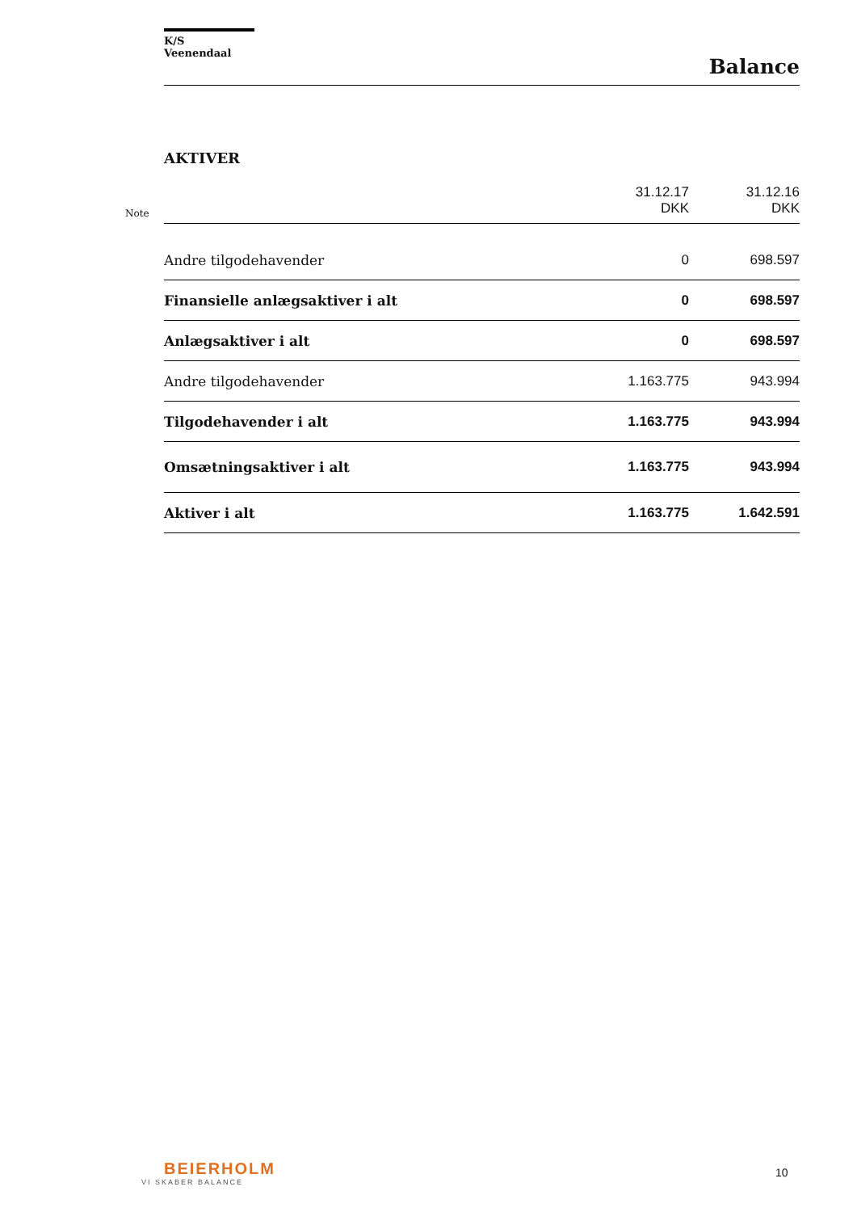K/S Veenendaal
Balance
AKTIVER
| Note | | 31.12.17 DKK | 31.12.16 DKK |
| --- | --- | --- | --- |
| | Andre tilgodehavender | 0 | 698.597 |
| | Finansielle anlægsaktiver i alt | 0 | 698.597 |
| | Anlægsaktiver i alt | 0 | 698.597 |
| | Andre tilgodehavender | 1.163.775 | 943.994 |
| | Tilgodehavender i alt | 1.163.775 | 943.994 |
| | Omsætningsaktiver i alt | 1.163.775 | 943.994 |
| | Aktiver i alt | 1.163.775 | 1.642.591 |
BEIERHOLM
VI SKABER BALANCE
10